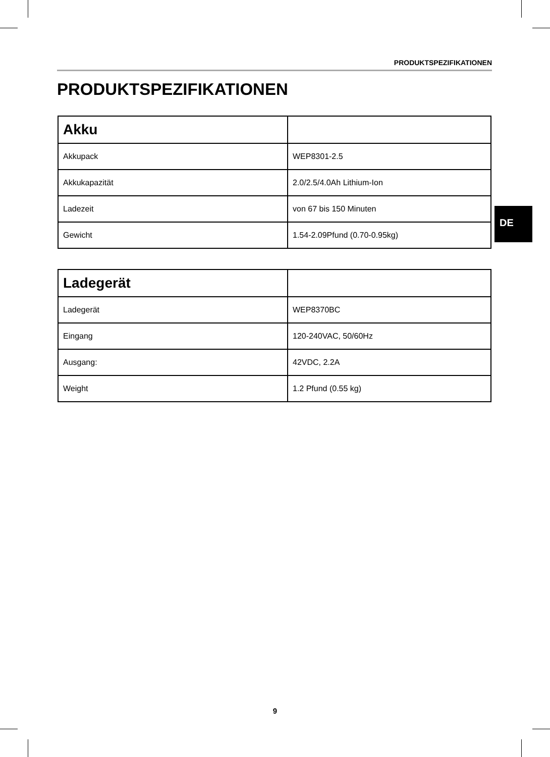PRODUKTSPEZIFIKATIONEN
PRODUKTSPEZIFIKATIONEN
| Akku | |
| --- | --- |
| Akkupack | WEP8301-2.5 |
| Akkukapazität | 2.0/2.5/4.0Ah Lithium-Ion |
| Ladezeit | von 67 bis 150 Minuten |
| Gewicht | 1.54-2.09Pfund (0.70-0.95kg) |
DE
| Ladegerät | |
| --- | --- |
| Ladegerät | WEP8370BC |
| Eingang | 120-240VAC, 50/60Hz |
| Ausgang: | 42VDC, 2.2A |
| Weight | 1.2 Pfund (0.55 kg) |
9